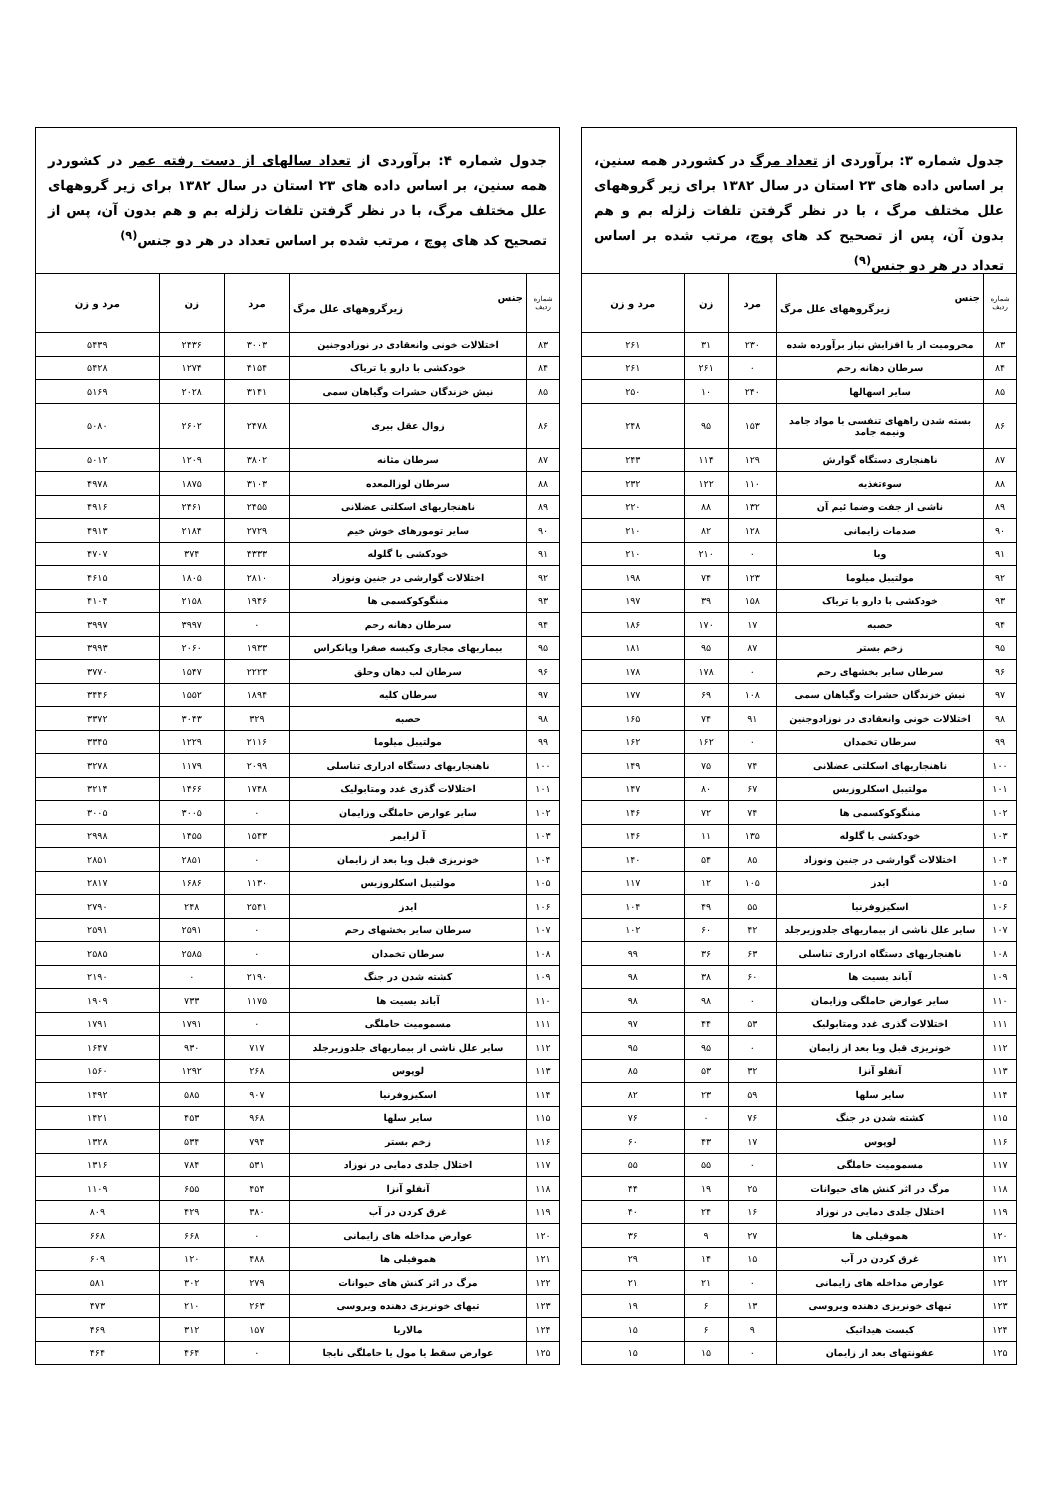جدول شماره ۳: برآوردی از تعداد مرگ در کشوردر همه سنین، بر اساس داده های ۲۳ استان در سال ۱۳۸۲ برای زیر گروههای علل مختلف مرگ ، با در نظر گرفتن تلفات زلزله بم و هم بدون آن، پس از تصحیح کد های پوچ، مرتب شده بر اساس تعداد در هر دو جنس<sup>(۹)</sup>
| شماره ردیف | جنس زیرگروههای علل مرگ | مرد | زن | مرد و زن |
| --- | --- | --- | --- | --- |
| ۸۳ | محرومیت از یا افزایش نیاز برآورده شده | ۲۳۰ | ۳۱ | ۲۶۱ |
| ۸۴ | سرطان دهانه رحم | ۰ | ۲۶۱ | ۲۶۱ |
| ۸۵ | سایر اسهالها | ۲۴۰ | ۱۰ | ۲۵۰ |
| ۸۶ | بسته شدن راههای تنفسی با مواد جامد ونیمه جامد | ۱۵۳ | ۹۵ | ۲۴۸ |
| ۸۷ | ناهنجاری دستگاه گوارش | ۱۲۹ | ۱۱۴ | ۲۴۳ |
| ۸۸ | سوءتغذیه | ۱۱۰ | ۱۲۲ | ۲۳۲ |
| ۸۹ | ناشی از جفت وضما ئیم آن | ۱۳۲ | ۸۸ | ۲۲۰ |
| ۹۰ | صدمات زایمانی | ۱۲۸ | ۸۲ | ۲۱۰ |
| ۹۱ | وبا | ۰ | ۲۱۰ | ۲۱۰ |
| ۹۲ | مولتیبل میلوما | ۱۲۳ | ۷۴ | ۱۹۸ |
| ۹۳ | خودکشی با دارو یا تریاک | ۱۵۸ | ۳۹ | ۱۹۷ |
| ۹۴ | حصبه | ۱۷ | ۱۷۰ | ۱۸۶ |
| ۹۵ | زخم بستر | ۸۷ | ۹۵ | ۱۸۱ |
| ۹۶ | سرطان سایر بخشهای رحم | ۰ | ۱۷۸ | ۱۷۸ |
| ۹۷ | نیش خزندگان حشرات وگیاهان سمی | ۱۰۸ | ۶۹ | ۱۷۷ |
| ۹۸ | اختلالات خونی وانعقادی در نوزادوجنین | ۹۱ | ۷۴ | ۱۶۵ |
| ۹۹ | سرطان تخمدان | ۰ | ۱۶۲ | ۱۶۲ |
| ۱۰۰ | ناهنجاریهای اسکلتی عضلانی | ۷۴ | ۷۵ | ۱۴۹ |
| ۱۰۱ | مولتیبل اسکلروزیس | ۶۷ | ۸۰ | ۱۴۷ |
| ۱۰۲ | مننگوکوکسمی ها | ۷۴ | ۷۲ | ۱۴۶ |
| ۱۰۳ | خودکشی با گلوله | ۱۳۵ | ۱۱ | ۱۴۶ |
| ۱۰۴ | اختلالات گوارشی در جنین ونوزاد | ۸۵ | ۵۴ | ۱۴۰ |
| ۱۰۵ | ایدز | ۱۰۵ | ۱۲ | ۱۱۷ |
| ۱۰۶ | اسکیزوفرنیا | ۵۵ | ۴۹ | ۱۰۴ |
| ۱۰۷ | سایر علل ناشی از بیماریهای جلدوزیرجلد | ۴۲ | ۶۰ | ۱۰۲ |
| ۱۰۸ | ناهنجاریهای دستگاه ادراری تناسلی | ۶۳ | ۳۶ | ۹۹ |
| ۱۰۹ | آباند یسیت ها | ۶۰ | ۳۸ | ۹۸ |
| ۱۱۰ | سایر عوارض حاملگی وزایمان | ۰ | ۹۸ | ۹۸ |
| ۱۱۱ | اختلالات گذری غدد ومتابولیک | ۵۳ | ۴۴ | ۹۷ |
| ۱۱۲ | خونریزی قبل ویا بعد از زایمان | ۰ | ۹۵ | ۹۵ |
| ۱۱۳ | آنفلو آنزا | ۳۲ | ۵۳ | ۸۵ |
| ۱۱۴ | سایر سلها | ۵۹ | ۲۳ | ۸۲ |
| ۱۱۵ | کشته شدن در جنگ | ۷۶ | ۰ | ۷۶ |
| ۱۱۶ | لوپوس | ۱۷ | ۴۳ | ۶۰ |
| ۱۱۷ | مسمومیت حاملگی | ۰ | ۵۵ | ۵۵ |
| ۱۱۸ | مرگ در اثر کنش های حیوانات | ۲۵ | ۱۹ | ۴۴ |
| ۱۱۹ | اختلال جلدی دمایی در نوزاد | ۱۶ | ۲۴ | ۴۰ |
| ۱۲۰ | هموفیلی ها | ۲۷ | ۹ | ۳۶ |
| ۱۲۱ | غرق کردن در آب | ۱۵ | ۱۴ | ۲۹ |
| ۱۲۲ | عوارض مداخله های زایمانی | ۰ | ۲۱ | ۲۱ |
| ۱۲۳ | تبهای خونریزی دهنده ویروسی | ۱۳ | ۶ | ۱۹ |
| ۱۲۴ | کیست هیداتیک | ۹ | ۶ | ۱۵ |
| ۱۲۵ | عفونتهای بعد از زایمان | ۰ | ۱۵ | ۱۵ |
جدول شماره ۴: برآوردی از تعداد سالهای از دست رفته عمر در کشوردر همه سنین، بر اساس داده های ۲۳ استان در سال ۱۳۸۲ برای زیر گروههای علل مختلف مرگ، با در نظر گرفتن تلفات زلزله بم و هم بدون آن، پس از تصحیح کد های پوچ ، مرتب شده بر اساس تعداد در هر دو جنس<sup>(۹)</sup>
| شماره ردیف | جنس زیرگروههای علل مرگ | مرد | زن | مرد و زن |
| --- | --- | --- | --- | --- |
| ۸۳ | اختلالات خونی وانعقادی در نوزادوجنین | ۳۰۰۳ | ۲۴۳۶ | ۵۴۳۹ |
| ۸۴ | خودکشی با دارو یا تریاک | ۴۱۵۴ | ۱۲۷۴ | ۵۴۲۸ |
| ۸۵ | نیش خزندگان حشرات وگیاهان سمی | ۳۱۴۱ | ۲۰۲۸ | ۵۱۶۹ |
| ۸۶ | زوال عقل بیری | ۲۴۷۸ | ۲۶۰۲ | ۵۰۸۰ |
| ۸۷ | سرطان مثانه | ۳۸۰۲ | ۱۲۰۹ | ۵۰۱۲ |
| ۸۸ | سرطان لوزالمعده | ۳۱۰۳ | ۱۸۷۵ | ۴۹۷۸ |
| ۸۹ | ناهنجاریهای اسکلتی عضلانی | ۲۴۵۵ | ۲۴۶۱ | ۴۹۱۶ |
| ۹۰ | سایر تومورهای خوش خیم | ۲۷۲۹ | ۲۱۸۴ | ۴۹۱۳ |
| ۹۱ | خودکشی با گلوله | ۴۳۳۳ | ۳۷۴ | ۴۷۰۷ |
| ۹۲ | اختلالات گوارشی در جنین ونوزاد | ۲۸۱۰ | ۱۸۰۵ | ۴۶۱۵ |
| ۹۳ | مننگوکوکسمی ها | ۱۹۴۶ | ۲۱۵۸ | ۴۱۰۴ |
| ۹۴ | سرطان دهانه رحم | ۰ | ۳۹۹۷ | ۳۹۹۷ |
| ۹۵ | بیماریهای مجاری وکیسه صفرا وپانکراس | ۱۹۳۳ | ۲۰۶۰ | ۳۹۹۳ |
| ۹۶ | سرطان لب دهان وحلق | ۲۲۲۳ | ۱۵۴۷ | ۳۷۷۰ |
| ۹۷ | سرطان کلیه | ۱۸۹۴ | ۱۵۵۲ | ۳۴۴۶ |
| ۹۸ | حصبه | ۳۲۹ | ۳۰۴۳ | ۳۳۷۲ |
| ۹۹ | مولتیبل میلوما | ۲۱۱۶ | ۱۲۲۹ | ۳۳۴۵ |
| ۱۰۰ | ناهنجاریهای دستگاه ادراری تناسلی | ۲۰۹۹ | ۱۱۷۹ | ۳۲۷۸ |
| ۱۰۱ | اختلالات گذری غدد ومتابولیک | ۱۷۴۸ | ۱۴۶۶ | ۳۲۱۴ |
| ۱۰۲ | سایر عوارض حاملگی وزایمان | ۰ | ۳۰۰۵ | ۳۰۰۵ |
| ۱۰۳ | آ لزایمر | ۱۵۴۳ | ۱۴۵۵ | ۲۹۹۸ |
| ۱۰۴ | خونریزی قبل ویا بعد از زایمان | ۰ | ۲۸۵۱ | ۲۸۵۱ |
| ۱۰۵ | مولتیبل اسکلروزیس | ۱۱۳۰ | ۱۶۸۶ | ۲۸۱۷ |
| ۱۰۶ | ایدز | ۲۵۴۱ | ۲۴۸ | ۲۷۹۰ |
| ۱۰۷ | سرطان سایر بخشهای رحم | ۰ | ۲۵۹۱ | ۲۵۹۱ |
| ۱۰۸ | سرطان تخمدان | ۰ | ۲۵۸۵ | ۲۵۸۵ |
| ۱۰۹ | کشته شدن در جنگ | ۲۱۹۰ | ۰ | ۲۱۹۰ |
| ۱۱۰ | آباند یسیت ها | ۱۱۷۵ | ۷۳۳ | ۱۹۰۹ |
| ۱۱۱ | مسمومیت حاملگی | ۰ | ۱۷۹۱ | ۱۷۹۱ |
| ۱۱۲ | سایر علل ناشی از بیماریهای جلدوزیرجلد | ۷۱۷ | ۹۳۰ | ۱۶۴۷ |
| ۱۱۳ | لوپوس | ۲۶۸ | ۱۲۹۲ | ۱۵۶۰ |
| ۱۱۴ | اسکیزوفرنیا | ۹۰۷ | ۵۸۵ | ۱۴۹۲ |
| ۱۱۵ | سایر سلها | ۹۶۸ | ۴۵۳ | ۱۴۲۱ |
| ۱۱۶ | زخم بستر | ۷۹۴ | ۵۳۴ | ۱۳۲۸ |
| ۱۱۷ | اختلال جلدی دمایی در نوزاد | ۵۳۱ | ۷۸۴ | ۱۳۱۶ |
| ۱۱۸ | آنفلو آنزا | ۴۵۴ | ۶۵۵ | ۱۱۰۹ |
| ۱۱۹ | غرق کردن در آب | ۳۸۰ | ۴۲۹ | ۸۰۹ |
| ۱۲۰ | عوارض مداخله های زایمانی | ۰ | ۶۶۸ | ۶۶۸ |
| ۱۲۱ | هموفیلی ها | ۴۸۸ | ۱۲۰ | ۶۰۹ |
| ۱۲۲ | مرگ در اثر کنش های حیوانات | ۲۷۹ | ۳۰۲ | ۵۸۱ |
| ۱۲۳ | تبهای خونریزی دهنده ویروسی | ۲۶۳ | ۲۱۰ | ۴۷۳ |
| ۱۲۴ | مالاریا | ۱۵۷ | ۳۱۲ | ۴۶۹ |
| ۱۲۵ | عوارض سقط یا مول یا حاملگی نابجا | ۰ | ۴۶۴ | ۴۶۴ |